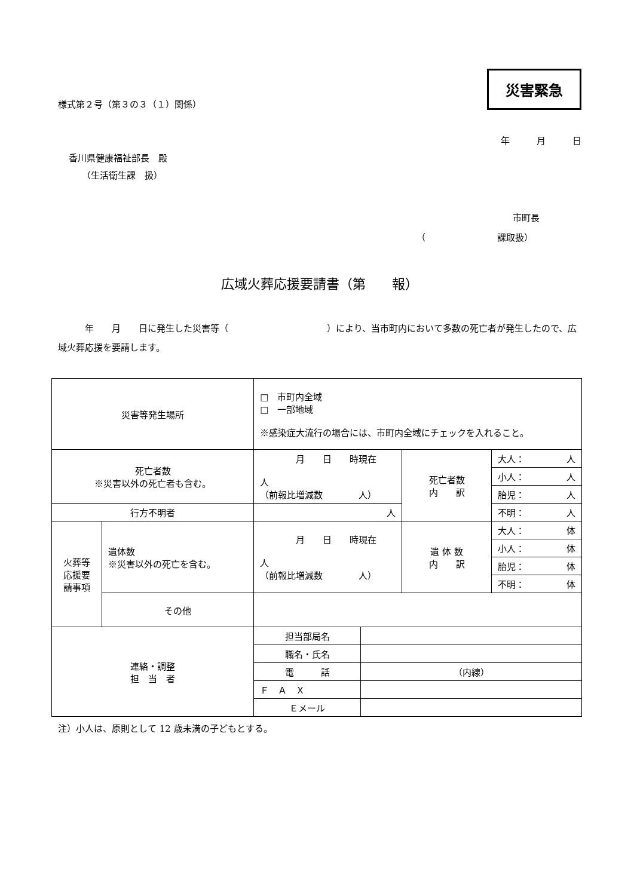様式第２号（第３の３（１）関係）
災害緊急
年　　　月　　　日
香川県健康福祉部長　殿
（生活衛生課　扱）
市町長
（　　　　　　　　課取扱）
広域火葬応援要請書（第　　報）
　　　年　　月　　日に発生した災害等（　　　　　　　　　　　）により、当市町内において多数の死亡者が発生したので、広域火葬応援を要請します。
| 災害等発生場所 | | □ 市町内全域 □ 一部地域 ※感染症大流行の場合には、市町内全域にチェックを入れること。 | | | |
| 死亡者数 ※災害以外の死亡者も含む。 | | 月 日 時現在 人 （前報比増減数 人） | | 死亡者数 内 訳 | 大人： 人 |
| | | | | | 小人： 人 |
| | | | | | 胎児： 人 |
| 行方不明者 | | 人 | | | 不明： 人 |
| 火葬等 応援要 請事項 | 遺体数 ※災害以外の死亡を含む。 | 月 日 時現在 人 （前報比増減数 人） | | 遺 体 数 内 訳 | 大人： 体 |
| | | | | | 小人： 体 |
| | | | | | 胎児： 体 |
| | | | | | 不明： 体 |
| | その他 | | | | |
| 連絡・調整 担 当 者 | | 担当部局名 | | | |
| | | 職名・氏名 | | | |
| | | 電 話 | （内線） | | |
| | | Ｆ Ａ Ｘ | | | |
| | | Ｅメール | | | |
注）小人は、原則として 12 歳未満の子どもとする。